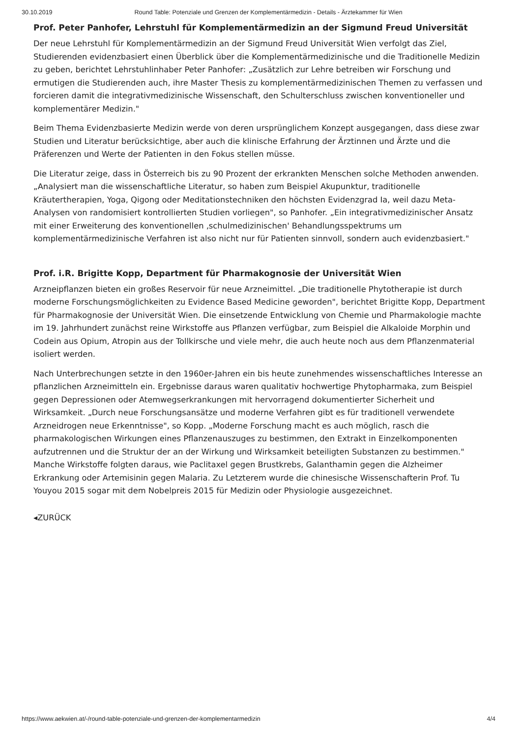30.10.2019 Round Table: Potenziale und Grenzen der Komplementärmedizin - Details - Ärztekammer für Wien
Prof. Peter Panhofer, Lehrstuhl für Komplementärmedizin an der Sigmund Freud Universität
Der neue Lehrstuhl für Komplementärmedizin an der Sigmund Freud Universität Wien verfolgt das Ziel, Studierenden evidenzbasiert einen Überblick über die Komplementärmedizinische und die Traditionelle Medizin zu geben, berichtet Lehrstuhlinhaber Peter Panhofer: „Zusätzlich zur Lehre betreiben wir Forschung und ermutigen die Studierenden auch, ihre Master Thesis zu komplementärmedizinischen Themen zu verfassen und forcieren damit die integrativmedizinische Wissenschaft, den Schulterschluss zwischen konventioneller und komplementärer Medizin."
Beim Thema Evidenzbasierte Medizin werde von deren ursprünglichem Konzept ausgegangen, dass diese zwar Studien und Literatur berücksichtige, aber auch die klinische Erfahrung der Ärztinnen und Ärzte und die Präferenzen und Werte der Patienten in den Fokus stellen müsse.
Die Literatur zeige, dass in Österreich bis zu 90 Prozent der erkrankten Menschen solche Methoden anwenden. „Analysiert man die wissenschaftliche Literatur, so haben zum Beispiel Akupunktur, traditionelle Kräutertherapien, Yoga, Qigong oder Meditationstechniken den höchsten Evidenzgrad Ia, weil dazu Meta-Analysen von randomisiert kontrollierten Studien vorliegen", so Panhofer. „Ein integrativmedizinischer Ansatz mit einer Erweiterung des konventionellen ‚schulmedizinischen' Behandlungsspektrums um komplementärmedizinische Verfahren ist also nicht nur für Patienten sinnvoll, sondern auch evidenzbasiert."
Prof. i.R. Brigitte Kopp, Department für Pharmakognosie der Universität Wien
Arzneipflanzen bieten ein großes Reservoir für neue Arzneimittel. „Die traditionelle Phytotherapie ist durch moderne Forschungsmöglichkeiten zu Evidence Based Medicine geworden", berichtet Brigitte Kopp, Department für Pharmakognosie der Universität Wien. Die einsetzende Entwicklung von Chemie und Pharmakologie machte im 19. Jahrhundert zunächst reine Wirkstoffe aus Pflanzen verfügbar, zum Beispiel die Alkaloide Morphin und Codein aus Opium, Atropin aus der Tollkirsche und viele mehr, die auch heute noch aus dem Pflanzenmaterial isoliert werden.
Nach Unterbrechungen setzte in den 1960er-Jahren ein bis heute zunehmendes wissenschaftliches Interesse an pflanzlichen Arzneimitteln ein. Ergebnisse daraus waren qualitativ hochwertige Phytopharmaka, zum Beispiel gegen Depressionen oder Atemwegserkrankungen mit hervorragend dokumentierter Sicherheit und Wirksamkeit. „Durch neue Forschungsansätze und moderne Verfahren gibt es für traditionell verwendete Arzneidrogen neue Erkenntnisse", so Kopp. „Moderne Forschung macht es auch möglich, rasch die pharmakologischen Wirkungen eines Pflanzenauszuges zu bestimmen, den Extrakt in Einzelkomponenten aufzutrennen und die Struktur der an der Wirkung und Wirksamkeit beteiligten Substanzen zu bestimmen." Manche Wirkstoffe folgten daraus, wie Paclitaxel gegen Brustkrebs, Galanthamin gegen die Alzheimer Erkrankung oder Artemisinin gegen Malaria. Zu Letzterem wurde die chinesische Wissenschafterin Prof. Tu Youyou 2015 sogar mit dem Nobelpreis 2015 für Medizin oder Physiologie ausgezeichnet.
◂ZURÜCK
https://www.aekwien.at/-/round-table-potenziale-und-grenzen-der-komplementarmedizin 4/4